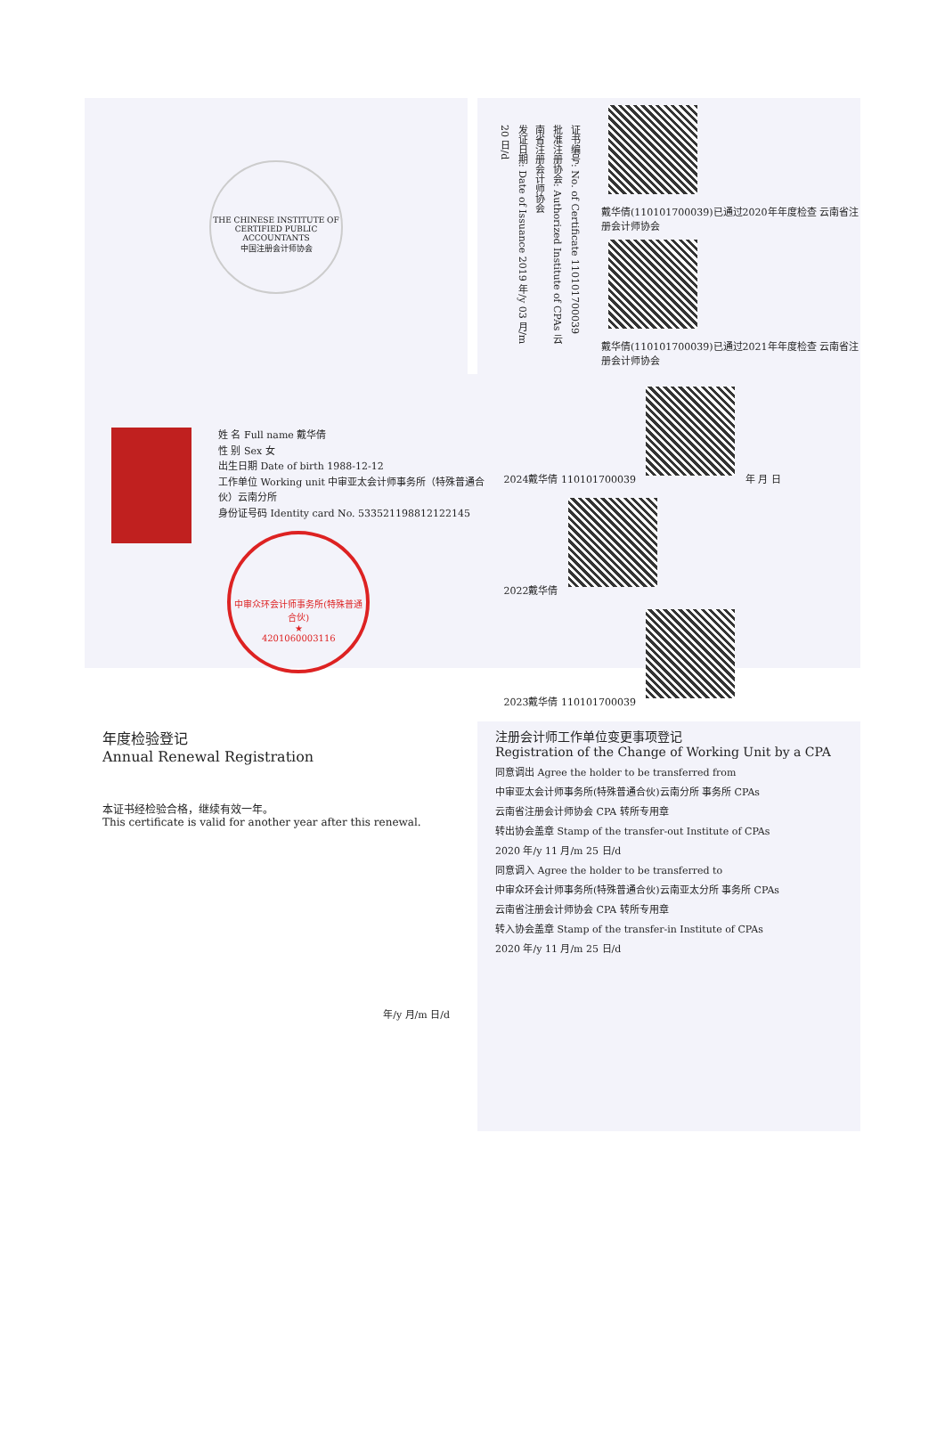THE CHINESE INSTITUTE OF CERTIFIED PUBLIC ACCOUNTANTS
中国注册会计师协会
证书编号: No. of Certificate 110101700039
批准注册协会: Authorized Institute of CPAs 云南省注册会计师协会
发证日期: Date of Issuance 2019 年/y 03 月/m 20 日/d
戴华倩(110101700039)已通过2020年年度检查 云南省注册会计师协会
戴华倩(110101700039)已通过2021年年度检查 云南省注册会计师协会
姓 名 Full name 戴华倩
性 别 Sex 女
出生日期 Date of birth 1988-12-12
工作单位 Working unit 中审亚太会计师事务所（特殊普通合伙）云南分所
身份证号码 Identity card No. 533521198812122145
中审众环会计师事务所(特殊普通合伙)
★
4201060003116
2024戴华倩 110101700039 年 月 日
2022戴华倩
2023戴华倩 110101700039
年度检验登记
Annual Renewal Registration
本证书经检验合格，继续有效一年。
This certificate is valid for another year after this renewal.
年/y 月/m 日/d
注册会计师工作单位变更事项登记
Registration of the Change of Working Unit by a CPA
同意调出 Agree the holder to be transferred from
中审亚太会计师事务所(特殊普通合伙)云南分所 事务所 CPAs
云南省注册会计师协会 CPA 转所专用章
转出协会盖章 Stamp of the transfer-out Institute of CPAs
2020 年/y 11 月/m 25 日/d
同意调入 Agree the holder to be transferred to
中审众环会计师事务所(特殊普通合伙)云南亚太分所 事务所 CPAs
云南省注册会计师协会 CPA 转所专用章
转入协会盖章 Stamp of the transfer-in Institute of CPAs
2020 年/y 11 月/m 25 日/d